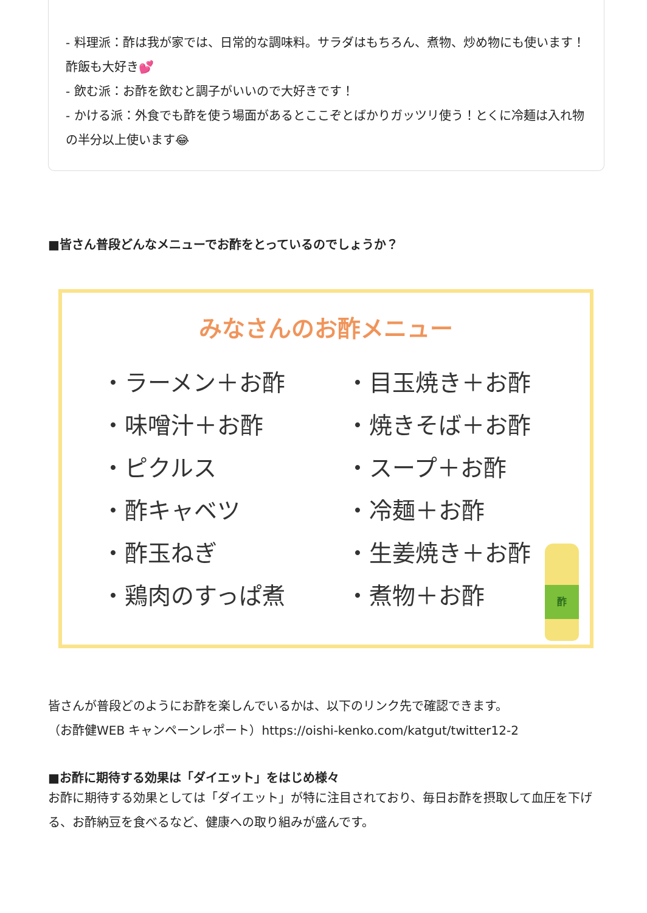- 料理派：酢は我が家では、日常的な調味料。サラダはもちろん、煮物、炒め物にも使います！酢飯も大好き💕
- 飲む派：お酢を飲むと調子がいいので大好きです！
- かける派：外食でも酢を使う場面があるとここぞとばかりガッツリ使う！とくに冷麺は入れ物の半分以上使います😂
■皆さん普段どんなメニューでお酢をとっているのでしょうか？
みなさんのお酢メニュー
・ラーメン＋お酢
・味噌汁＋お酢
・ピクルス
・酢キャベツ
・酢玉ねぎ
・鶏肉のすっぱ煮
・目玉焼き＋お酢
・焼きそば＋お酢
・スープ＋お酢
・冷麺＋お酢
・生姜焼き＋お酢
・煮物＋お酢
酢
皆さんが普段どのようにお酢を楽しんでいるかは、以下のリンク先で確認できます。
（お酢健WEB キャンペーンレポート）https://oishi-kenko.com/katgut/twitter12-2
■お酢に期待する効果は「ダイエット」をはじめ様々
お酢に期待する効果としては「ダイエット」が特に注目されており、毎日お酢を摂取して血圧を下げる、お酢納豆を食べるなど、健康への取り組みが盛んです。